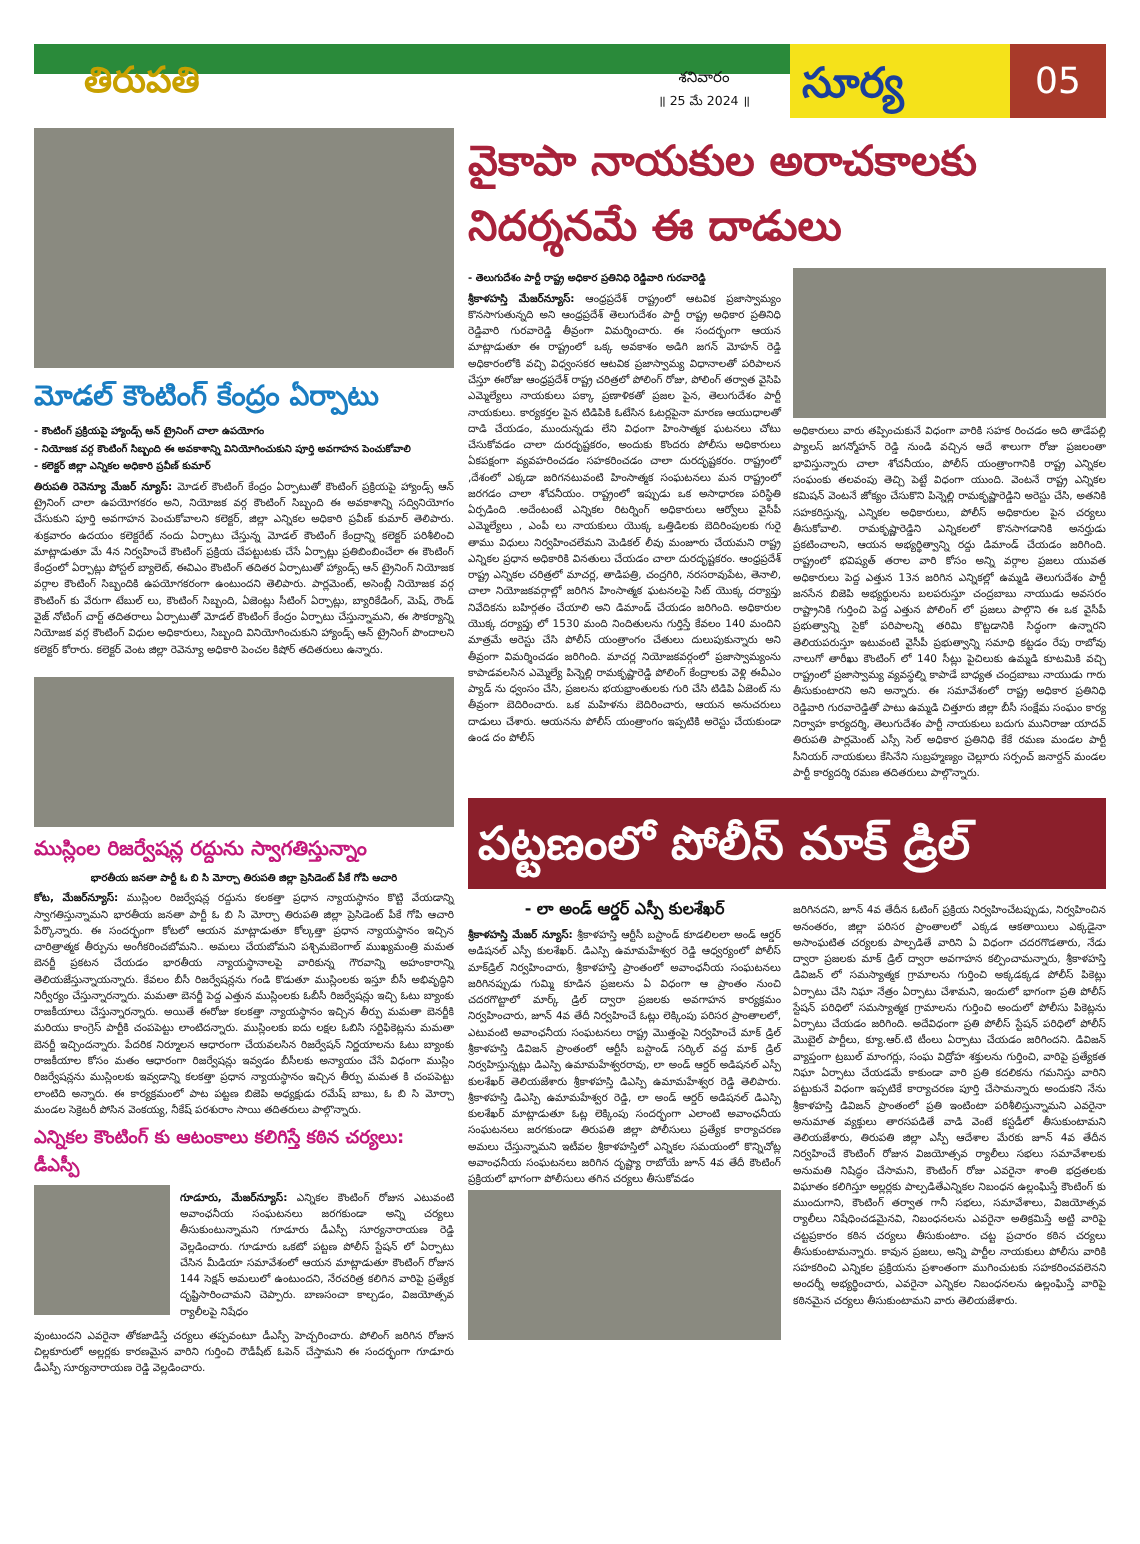తిరుపతి
శనివారం
॥ 25 మే 2024 ॥
సూర్య
05
మోడల్ కౌంటింగ్ కేంద్రం ఏర్పాటు
- కౌంటింగ్ ప్రక్రియపై హ్యాండ్స్ ఆన్ ట్రైనింగ్ చాలా ఉపయోగం
- నియోజక వర్గ కౌంటింగ్ సిబ్బంది ఈ అవకాశాన్ని వినియోగించుకుని పూర్తి అవగాహన పెంచుకోవాలి
- కలెక్టర్ జిల్లా ఎన్నికల అధికారి ప్రవీణ్ కుమార్
తిరుపతి రెవెన్యూ మేజర్ న్యూస్: మోడల్ కౌంటింగ్ కేంద్రం ఏర్పాటుతో కౌంటింగ్ ప్రక్రియపై హ్యాండ్స్ ఆన్ ట్రైనింగ్ చాలా ఉపయోగకరం అని, నియోజక వర్గ కౌంటింగ్ సిబ్బంది ఈ అవకాశాన్ని సద్వినియోగం చేసుకుని పూర్తి అవగాహన పెంచుకోవాలని కలెక్టర్, జిల్లా ఎన్నికల అధికారి ప్రవీణ్ కుమార్ తెలిపారు. శుక్రవారం ఉదయం కలెక్టరేట్ నందు ఏర్పాటు చేస్తున్న మోడల్ కౌంటింగ్ కేంద్రాన్ని కలెక్టర్ పరిశీలించి మాట్లాడుతూ మే 4న నిర్వహించే కౌంటింగ్ ప్రక్రియ చేపట్టుటకు చేసే ఏర్పాట్లు ప్రతిబింబించేలా ఈ కౌంటింగ్ కేంద్రంలో ఏర్పాట్లు పోస్టల్ బ్యాలెట్, ఈవిఎం కౌంటింగ్ తదితర ఏర్పాటుతో హ్యాండ్స్ ఆన్ ట్రైనింగ్ నియోజక వర్గాల కౌంటింగ్ సిబ్బందికి ఉపయోగకరంగా ఉంటుందని తెలిపారు. పార్లమెంట్, అసెంబ్లీ నియోజక వర్గ కౌంటింగ్ కు వేరుగా టేబుల్ లు, కౌంటింగ్ సిబ్బంది, ఏజెంట్లు సీటింగ్ ఏర్పాట్లు, బ్యారికేడింగ్, మెష్, రౌండ్ వైజ్ నోటింగ్ చార్ట్ తదితరాలు ఏర్పాటుతో మోడల్ కౌంటింగ్ కేంద్రం ఏర్పాటు చేస్తున్నామని, ఈ సౌకర్యాన్ని నియోజక వర్గ కౌంటింగ్ విధుల అధికారులు, సిబ్బంది వినియోగించుకుని హ్యాండ్స్ ఆన్ ట్రైనింగ్ పొందాలని కలెక్టర్ కోరారు. కలెక్టర్ వెంట జిల్లా రెవెన్యూ అధికారి పెంచల కిషోర్ తదితరులు ఉన్నారు.
ముస్లింల రిజర్వేషన్ల రద్దును స్వాగతిస్తున్నాం
భారతీయ జనతా పార్టీ ఓ బి సి మోర్చా తిరుపతి జిల్లా ప్రెసిడెంట్ పీకే గోపి ఆచారి
కోట, మేజర్‌న్యూస్: ముస్లింల రిజర్వేషన్ల రద్దును కలకత్తా ప్రధాన న్యాయస్థానం కొట్టి వేయడాన్ని స్వాగతిస్తున్నామని భారతీయ జనతా పార్టీ ఓ బి సి మోర్చా తిరుపతి జిల్లా ప్రెసిడెంట్ పీకే గోపి ఆచారి పేర్కొన్నారు. ఈ సందర్భంగా కోటలో ఆయన మాట్లాడుతూ కోల్కత్తా ప్రధాన న్యాయస్థానం ఇచ్చిన చారిత్రాత్మక తీర్పును అంగీకరించబోమని.. అమలు చేయబోమని పశ్చిమబెంగాల్ ముఖ్యమంత్రి మమత బెనర్జీ ప్రకటన చేయడం భారతీయ న్యాయస్థానాలపై వారికున్న గౌరవాన్ని అహంకారాన్ని తెలియజేస్తున్నాయన్నారు. కేవలం బీసీ రిజర్వేషన్లను గండి కొడుతూ ముస్లింలకు ఇస్తూ బీసీ అభివృద్ధిని నిర్వీర్యం చేస్తున్నారన్నారు. మమతా బెనర్జీ పెద్ద ఎత్తున ముస్లింలకు ఓబీసీ రిజర్వేషన్లు ఇచ్చి ఓటు బ్యాంకు రాజకీయాలు చేస్తున్నారన్నారు. అయితే ఈరోజు కలకత్తా న్యాయస్థానం ఇచ్చిన తీర్పు మమతా బెనర్జీకి మరియు కాంగ్రెస్ పార్టీకి చంపపెట్టు లాంటిదన్నారు. ముస్లింలకు ఐదు లక్షల ఓబిసి సర్టిఫికెట్లను మమతా బెనర్జీ ఇచ్చిందన్నారు. పేదరిక నిర్మూలన ఆధారంగా చేయవలసిన రిజర్వేషన్ నిర్ణయాలను ఓటు బ్యాంకు రాజకీయాల కోసం మతం ఆధారంగా రిజర్వేషన్లు ఇవ్వడం బీసీలకు అన్యాయం చేసే విధంగా ముస్లిం రిజర్వేషన్లను ముస్లింలకు ఇవ్వడాన్ని కలకత్తా ప్రధాన న్యాయస్థానం ఇచ్చిన తీర్పు మమత కి చంపపెట్టు లాంటిది అన్నారు. ఈ కార్యక్రమంలో పాట పట్టణ బిజెపి అధ్యక్షుడు రమేష్ బాబు, ఓ బి సి మోర్చా మండల సెక్రెటరీ పోసిన వెంకయ్య, నీకేష్ పరశురాం సాయి తదితరులు పాల్గొన్నారు.
ఎన్నికల కౌంటింగ్ కు ఆటంకాలు కలిగిస్తే కఠిన చర్యలు: డీఎస్పీ
గూడూరు, మేజర్‌న్యూస్: ఎన్నికల కౌంటింగ్ రోజున ఎటువంటి అవాంఛనీయ సంఘటనలు జరగకుండా అన్ని చర్యలు తీసుకుంటున్నామని గూడూరు డీఎస్పీ సూర్యనారాయణ రెడ్డి వెల్లడించారు. గూడూరు ఒకటో పట్టణ పోలీస్ స్టేషన్ లో ఏర్పాటు చేసిన మీడియా సమావేశంలో ఆయన మాట్లాడుతూ కౌంటింగ్ రోజున 144 సెక్షన్ అమలులో ఉంటుందని, నేరచరిత్ర కలిగిన వారిపై ప్రత్యేక దృష్టిసారించామని చెప్పారు. బాణసంచా కాల్చడం, విజయోత్సవ ర్యాలీలపై నిషేధం
వుంటుందని ఎవరైనా తోకజాడిస్తే చర్యలు తప్పవంటూ డీఎస్పీ హెచ్చరించారు. పోలింగ్ జరిగిన రోజున చిల్లకూరులో అల్లర్లకు కారణమైన వారిని గుర్తించి రౌడీషీట్ ఓపెన్ చేస్తామని ఈ సందర్భంగా గూడూరు డీఎస్పీ సూర్యనారాయణ రెడ్డి వెల్లడించారు.
వైకాపా నాయకుల అరాచకాలకు నిదర్శనమే ఈ దాడులు
- తెలుగుదేశం పార్టీ రాష్ట్ర అధికార ప్రతినిధి రెడ్డివారి గురవారెడ్డి
శ్రీకాళహస్తి మేజర్‌న్యూస్: ఆంధ్రప్రదేశ్ రాష్ట్రంలో ఆటవిక ప్రజాస్వామ్యం కొనసాగుతున్నది అని ఆంధ్రప్రదేశ్ తెలుగుదేశం పార్టీ రాష్ట్ర అధికార ప్రతినిధి రెడ్డివారి గురవారెడ్డి తీవ్రంగా విమర్శించారు. ఈ సందర్భంగా ఆయన మాట్లాడుతూ ఈ రాష్ట్రంలో ఒక్క అవకాశం అడిగి జగన్ మోహన్ రెడ్డి అధికారంలోకి వచ్చి విధ్వంసకర ఆటవిక ప్రజాస్వామ్య విధానాలతో పరిపాలన చేస్తూ ఈరోజు ఆంధ్రప్రదేశ్ రాష్ట్ర చరిత్రలో పోలింగ్ రోజు, పోలింగ్ తర్వాత వైసిపి ఎమ్మెల్యేలు నాయకులు పక్కా ప్రణాళికతో ప్రజల పైన, తెలుగుదేశం పార్టీ నాయకులు. కార్యకర్తల పైన టిడిపికి ఓటేసిన ఓటర్లపైనా మారణ ఆయుధాలతో దాడి చేయడం, ముందున్నడు లేని విధంగా హింసాత్మక ఘటనలు చోటు చేసుకోవడం చాలా దురదృష్టకరం, అందుకు కొందరు పోలీసు అధికారులు ఏకపక్షంగా వ్యవహరించడం సహకరించడం చాలా దురదృష్టకరం. రాష్ట్రంలో ,దేశంలో ఎక్కడా జరిగనటువంటి హింసాత్మక సంఘటనలు మన రాష్ట్రంలో జరగడం చాలా శోచనీయం. రాష్ట్రంలో ఇప్పుడు ఒక అసాధారణ పరిస్థితి ఏర్పడింది .అదేంటంటే ఎన్నికల రిటర్నింగ్ అధికారులు ఆర్వోలు వైసీపీ ఎమ్మెల్యేలు , ఎంపీ లు నాయకులు యొక్క ఒత్తిడిలకు బెదిరింపులకు గురై తాము విధులు నిర్వహించలేమని మెడికల్ లీవు మంజూరు చేయమని రాష్ట్ర ఎన్నికల ప్రధాన అధికారికి వినతులు చేయడం చాలా దురదృష్టకరం. ఆంధ్రప్రదేశ్ రాష్ట్ర ఎన్నికల చరిత్రలో మాచర్ల, తాడిపత్రి, చంద్రగిరి, నరసరావుపేట, తెనాలి, చాలా నియోజకవర్గాల్లో జరిగిన హింసాత్మక ఘటనలపై సిట్ యొక్క దర్యాప్తు నివేదికను బహిర్గతం చేయాలి అని డిమాండ్ చేయడం జరిగింది. అధికారుల యొక్క దర్యాప్తు లో 1530 మంది నిందితులను గుర్తిస్తే కేవలం 140 మందిని మాత్రమే అరెస్టు చేసి పోలీస్ యంత్రాంగం చేతులు దులుపుకున్నారు అని తీవ్రంగా విమర్శించడం జరిగింది. మాచర్ల నియోజకవర్గంలో ప్రజాస్వామ్యంను కాపాడవలసిన ఎమ్మెల్యే పిన్నెల్లి రామకృష్ణారెడ్డి పోలింగ్ కేంద్రాలకు వెళ్లి ఈవీఎం ప్యాడ్ ను ధ్వంసం చేసి, ప్రజలను భయభ్రాంతులకు గురి చేసి టిడిపి ఏజెంట్ ను తీవ్రంగా బెదిరించారు. ఒక మహిళను బెదిరించారు, ఆయన అనుచరులు దాడులు చేశారు. ఆయనను పోలీస్ యంత్రాంగం ఇప్పటికి అరెస్టు చేయకుండా ఉండ దం పోలీస్
అధికారులు వారు తప్పించుకునే విధంగా వారికి సహక రించడం అది తాడేపల్లి ప్యాలస్ జగన్మోహన్ రెడ్డి నుండి వచ్చిన ఆదే శాలుగా రోజు ప్రజలంతా భావిస్తున్నారు చాలా శోచనీయం, పోలీస్ యంత్రాంగానికి రాష్ట్ర ఎన్నికల సంఘంకు తలవంపు తెచ్చి పెట్టే విధంగా యుంది. వెంటనే రాష్ట్ర ఎన్నికల కమిషన్ వెంటనే జోక్యం చేసుకొని పిన్నెల్లి రామకృష్ణారెడ్డిని అరెస్టు చేసి, అతనికి సహకరిస్తున్న, ఎన్నికల అధికారులు, పోలీస్ అధికారుల పైన చర్యలు తీసుకోవాలి. రామకృష్ణారెడ్డిని ఎన్నికలలో కొనసాగడానికి అనర్హుడు ప్రకటించాలని, ఆయన అభ్యర్థిత్వాన్ని రద్దు డిమాండ్ చేయడం జరిగింది. రాష్ట్రంలో భవిష్యత్ తరాల వారి కోసం అన్ని వర్గాల ప్రజలు యువత అధికారులు పెద్ద ఎత్తున 13న జరిగిన ఎన్నికల్లో ఉమ్మడి తెలుగుదేశం పార్టీ జనసేన బిజెపి అభ్యర్థులను బలపరుస్తూ చంద్రబాబు నాయుడు అవసరం రాష్ట్రానికి గుర్తించి పెద్ద ఎత్తున పోలింగ్ లో ప్రజలు పాల్గొని ఈ ఒక వైసీపీ ప్రభుత్వాన్ని సైకో పరిపాలన్ని తరిమి కొట్టడానికి సిద్ధంగా ఉన్నారని తెలియపరుస్తూ ఇటువంటి వైసీపీ ప్రభుత్వాన్ని సమాధి కట్టడం రేపు రాబోవు నాలుగో తారీఖు కౌంటింగ్ లో 140 సీట్లు పైచిలుకు ఉమ్మడి కూటమికి వచ్చి రాష్ట్రంలో ప్రజాస్వామ్య వ్యవస్థల్ని కాపాడే బాధ్యత చంద్రబాబు నాయుడు గారు తీసుకుంటారని అని అన్నారు. ఈ సమావేశంలో రాష్ట్ర అధికార ప్రతినిధి రెడ్డివారి గురవారెడ్డితో పాటు ఉమ్మడి చిత్తూరు జిల్లా బీసీ సంక్షేమ సంఘం కార్య నిర్వాహ కార్యదర్శి, తెలుగుదేశం పార్టీ నాయకులు బదుగు మునిరాజు యాదవ్ తిరుపతి పార్లమెంట్ ఎస్సీ సెల్ అధికార ప్రతినిధి కేకే రమణ మండల పార్టీ సీనియర్ నాయకులు కేసినేని సుబ్రహ్మణ్యం చెల్లూరు సర్పంచ్ జనార్దన్ మండల పార్టీ కార్యదర్శి రమణ తదితరులు పాల్గొన్నారు.
పట్టణంలో పోలీస్ మాక్ డ్రిల్
- లా అండ్ ఆర్డర్ ఎస్పీ కులశేఖర్
శ్రీకాళహస్తి మేజర్ న్యూస్: శ్రీకాళహస్తి ఆర్టీసీ బస్టాండ్ కూడలిలలా అండ్ ఆర్డర్ అడిషనల్ ఎస్పీ కులశేఖర్. డిఎస్పి ఉమామహేశ్వర రెడ్డి ఆధ్వర్యంలో పోలీస్ మాక్‌డ్రిల్ నిర్వహించారు, శ్రీకాళహస్తి ప్రాంతంలో అవాంఛనీయ సంఘటనలు జరిగినప్పుడు గుమ్మి కూడిన ప్రజలను ఏ విధంగా ఆ ప్రాంతం నుంచి చదరగొట్టాలో మార్క్ డ్రిల్ ద్వారా ప్రజలకు అవగాహన కార్యక్రమం నిర్వహించారు, జూన్ 4వ తేదీ నిర్వహించే ఓట్లు లెక్కింపు పరిసర ప్రాంతాలలో, ఎటువంటి అవాంఛనీయ సంఘటనలు రాష్ట్ర మొత్తంపై నిర్వహించే మాక్ డ్రిల్ శ్రీకాళహస్తి డివిజన్ ప్రాంతంలో ఆర్టీసీ బస్టాండ్ సర్కిల్ వద్ద మాక్ డ్రిల్ నిర్వహిస్తున్నట్లు డిఎస్పి ఉమామహేశ్వరరావు, లా అండ్ ఆర్డర్ అడిషనల్ ఎస్పీ కులశేఖర్ తెలియజేశారు శ్రీకాళహస్తి డిఎస్పి ఉమామహేశ్వర రెడ్డి తెలిపారు. శ్రీకాళహస్తి డిఎస్పి ఉమామహేశ్వర రెడ్డి, లా అండ్ ఆర్డర్ అడిషనల్ డిఎస్పి కులశేఖర్ మాట్లాడుతూ ఓట్ల లెక్కింపు సందర్భంగా ఎలాంటి అవాంఛనీయ సంఘటనలు జరగకుండా తిరుపతి జిల్లా పోలీసులు ప్రత్యేక కార్యాచరణ అమలు చేస్తున్నామని ఇటీవల శ్రీకాళహస్తిలో ఎన్నికల సమయంలో కొన్నిచోట్ల అవాంఛనీయ సంఘటనలు జరిగిన దృష్ట్యా రాబోయే జూన్ 4వ తేదీ కౌంటింగ్ ప్రక్రియలో భాగంగా పోలీసులు తగిన చర్యలు తీసుకోవడం
జరిగినదని, జూన్ 4వ తేదీన ఓటింగ్ ప్రక్రియ నిర్వహించేటప్పుడు, నిర్వహించిన అనంతరం, జిల్లా పరిసర ప్రాంతాలలో ఎక్కడ ఆకతాయిలు ఎక్కడైనా అసాంఘటిత చర్యలకు పాల్పడితే వారిని ఏ విధంగా చదరగొడతారు, నేడు ద్వారా ప్రజలకు మాక్ డ్రిల్ ద్వారా అవగాహన కల్పించామన్నారు, శ్రీకాళహస్తి డివిజన్ లో సమస్యాత్మక గ్రామాలను గుర్తించి అక్కడక్కడ పోలీస్ పికెట్లు ఏర్పాటు చేసి నిఘా నేత్రం ఏర్పాటు చేశామని, ఇందులో భాగంగా ప్రతి పోలీస్ స్టేషన్ పరిధిలో సమస్యాత్మక గ్రామాలను గుర్తించి అందులో పోలీసు పికెట్లను ఏర్పాటు చేయడం జరిగింది. అదేవిధంగా ప్రతి పోలీస్ స్టేషన్ పరిధిలో పోలీస్ మొబైల్ పార్టీలు, క్యూ.ఆర్.టి టీంలు ఏర్పాటు చేయడం జరిగిందని. డివిజన్ వ్యాప్తంగా ట్రబుల్ మాంగర్లు, సంఘ విద్రోహ శక్తులను గుర్తించి, వారిపై ప్రత్యేకత నిఘా ఏర్పాటు చేయడమే కాకుండా వారి ప్రతి కదలికను గమనిస్తు వారిని పట్టుకునే విధంగా ఇప్పటికే కార్యాచరణ పూర్తి చేసామన్నారు అందుకని నేను శ్రీకాళహస్తి డివిజన్ ప్రాంతంలో ప్రతి ఇంటింటా పరిశీలిస్తున్నామని ఎవరైనా అనుమాత వ్యక్తులు తారసపడితే వాడి వెంటే కస్టడీలో తీసుకుంటామని తెలియజేశారు, తిరుపతి జిల్లా ఎస్పీ ఆదేశాల మేరకు జూన్ 4వ తేదీన నిర్వహించే కౌంటింగ్ రోజున విజయోత్సవ ర్యాలీలు సభలు సమావేశాలకు అనుమతి నిషిద్ధం చేసామని, కౌంటింగ్ రోజు ఎవరైనా శాంతి భద్రతలకు విఘాతం కలిగిస్తూ అల్లర్లకు పాల్పడితేఎన్నికల నిబంధన ఉల్లంఘిస్తే కౌంటింగ్ కు ముందుగాని, కౌంటింగ్ తర్వాత గానీ సభలు, సమావేశాలు, విజయోత్సవ ర్యాలీలు నిషేధించడమైనవి, నిబంధనలను ఎవరైనా అతిక్రమిస్తే అట్టి వారిపై చట్టప్రకారం కఠిన చర్యలు తీసుకుంటాం. చట్ట ప్రచారం కఠిన చర్యలు తీసుకుంటామన్నారు. కావున ప్రజలు, అన్ని పార్టీల నాయకులు పోలీసు వారికి సహకరించి ఎన్నికల ప్రక్రియను ప్రశాంతంగా ముగించుటకు సహకరించవలెనని అందర్నీ అభ్యర్థించారు, ఎవరైనా ఎన్నికల నిబంధనలను ఉల్లంఘిస్తే వారిపై కఠినమైన చర్యలు తీసుకుంటామని వారు తెలియజేశారు.